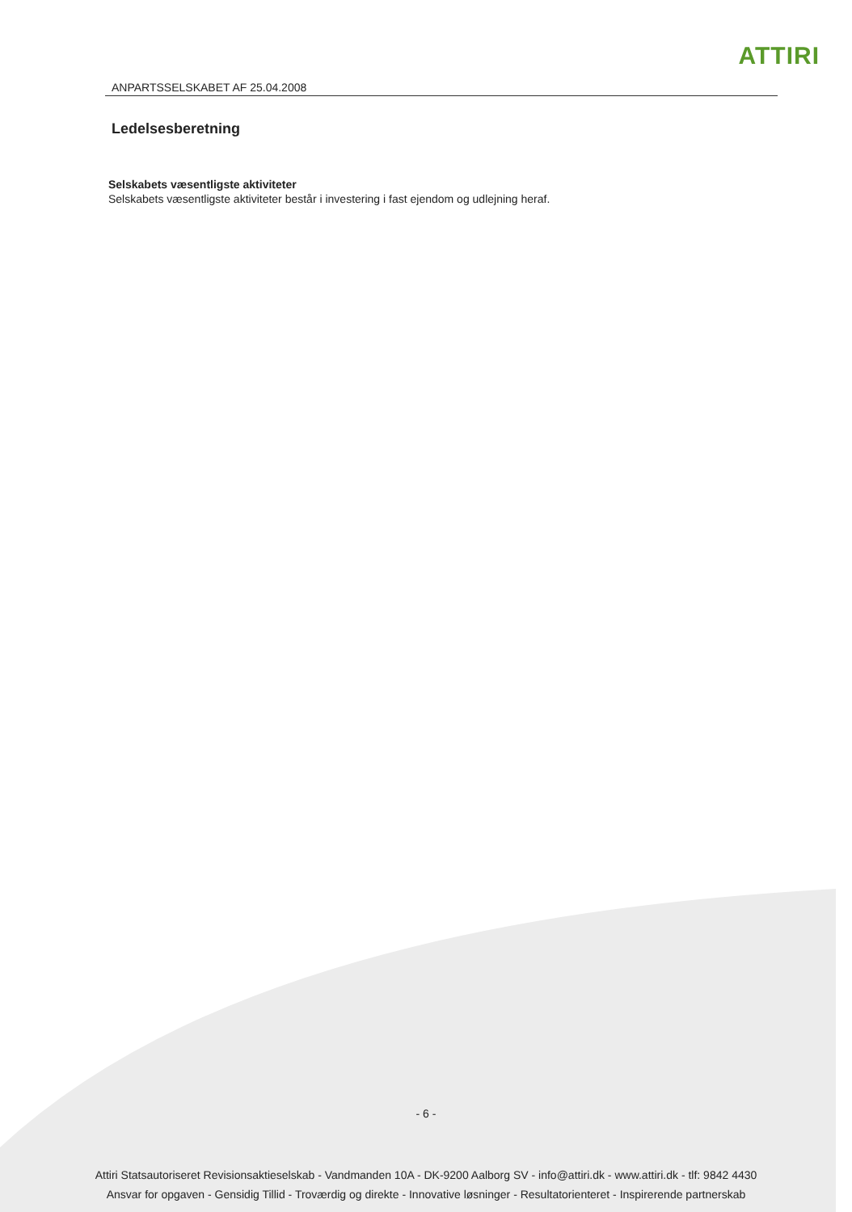ATTIRI
ANPARTSSELSKABET AF 25.04.2008
Ledelsesberetning
Selskabets væsentligste aktiviteter
Selskabets væsentligste aktiviteter består i investering i fast ejendom og udlejning heraf.
- 6 -
Attiri Statsautoriseret Revisionsaktieselskab - Vandmanden 10A - DK-9200 Aalborg SV - info@attiri.dk - www.attiri.dk - tlf: 9842 4430
Ansvar for opgaven - Gensidig Tillid - Troværdig og direkte - Innovative løsninger - Resultatorienteret - Inspirerende partnerskab